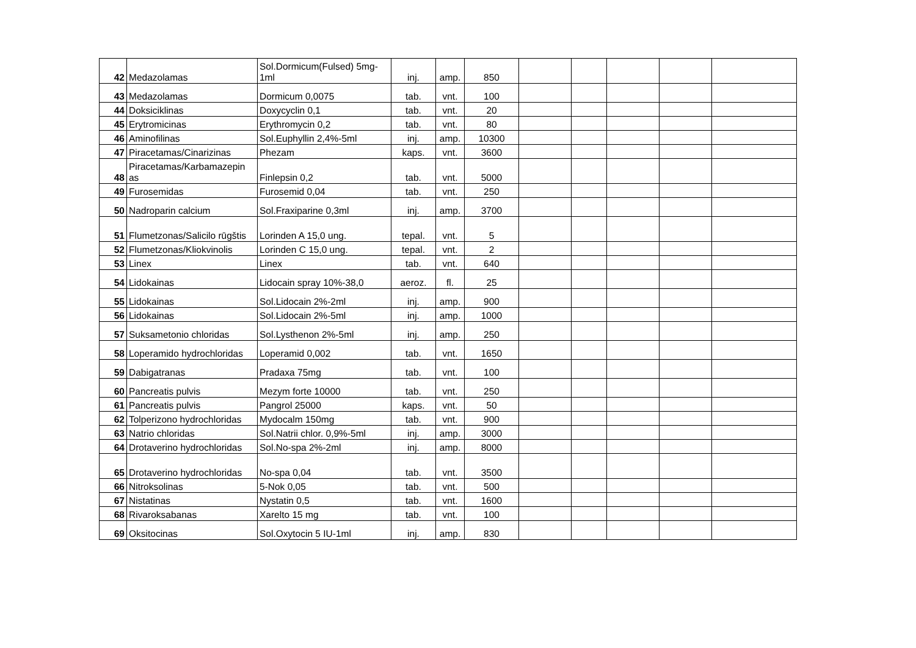| 42 | Medazolamas | Sol.Dormicum(Fulsed) 5mg-1ml | inj. | amp. | 850 | | | | | |
| 43 | Medazolamas | Dormicum 0,0075 | tab. | vnt. | 100 | | | | | |
| 44 | Doksiciklinas | Doxycyclin 0,1 | tab. | vnt. | 20 | | | | | |
| 45 | Erytromicinas | Erythromycin 0,2 | tab. | vnt. | 80 | | | | | |
| 46 | Aminofilinas | Sol.Euphyllin 2,4%-5ml | inj. | amp. | 10300 | | | | | |
| 47 | Piracetamas/Cinarizinas | Phezam | kaps. | vnt. | 3600 | | | | | |
| 48 | Piracetamas/Karbamazepin as | Finlepsin 0,2 | tab. | vnt. | 5000 | | | | | |
| 49 | Furosemidas | Furosemid 0,04 | tab. | vnt. | 250 | | | | | |
| 50 | Nadroparin calcium | Sol.Fraxiparine 0,3ml | inj. | amp. | 3700 | | | | | |
| 51 | Flumetzonas/Salicilo rūgštis | Lorinden A 15,0 ung. | tepal. | vnt. | 5 | | | | | |
| 52 | Flumetzonas/Kliokvinolis | Lorinden C 15,0 ung. | tepal. | vnt. | 2 | | | | | |
| 53 | Linex | Linex | tab. | vnt. | 640 | | | | | |
| 54 | Lidokainas | Lidocain spray 10%-38,0 | aeroz. | fl. | 25 | | | | | |
| 55 | Lidokainas | Sol.Lidocain 2%-2ml | inj. | amp. | 900 | | | | | |
| 56 | Lidokainas | Sol.Lidocain 2%-5ml | inj. | amp. | 1000 | | | | | |
| 57 | Suksametonio chloridas | Sol.Lysthenon 2%-5ml | inj. | amp. | 250 | | | | | |
| 58 | Loperamido hydrochloridas | Loperamid 0,002 | tab. | vnt. | 1650 | | | | | |
| 59 | Dabigatranas | Pradaxa 75mg | tab. | vnt. | 100 | | | | | |
| 60 | Pancreatis pulvis | Mezym forte 10000 | tab. | vnt. | 250 | | | | | |
| 61 | Pancreatis pulvis | Pangrol 25000 | kaps. | vnt. | 50 | | | | | |
| 62 | Tolperizono hydrochloridas | Mydocalm 150mg | tab. | vnt. | 900 | | | | | |
| 63 | Natrio chloridas | Sol.Natrii chlor. 0,9%-5ml | inj. | amp. | 3000 | | | | | |
| 64 | Drotaverino hydrochloridas | Sol.No-spa 2%-2ml | inj. | amp. | 8000 | | | | | |
| 65 | Drotaverino hydrochloridas | No-spa 0,04 | tab. | vnt. | 3500 | | | | | |
| 66 | Nitroksolinas | 5-Nok 0,05 | tab. | vnt. | 500 | | | | | |
| 67 | Nistatinas | Nystatin 0,5 | tab. | vnt. | 1600 | | | | | |
| 68 | Rivaroksabanas | Xarelto 15 mg | tab. | vnt. | 100 | | | | | |
| 69 | Oksitocinas | Sol.Oxytocin 5 IU-1ml | inj. | amp. | 830 | | | | | |